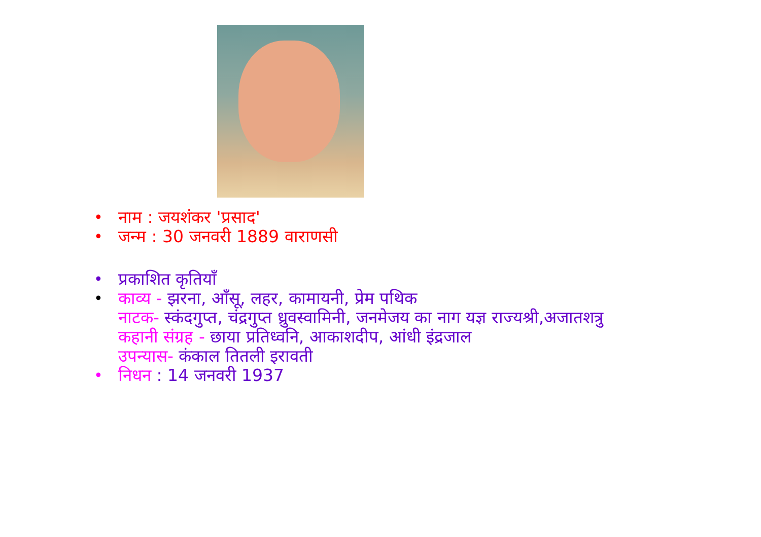• नाम : जयशंकर 'प्रसाद'
• जन्म : 30 जनवरी 1889 वाराणसी
• प्रकाशित कृतियाँ
• काव्य - झरना, आँसू, लहर, कामायनी, प्रेम पथिक
नाटक- स्कंदगुप्त, चंद्रगुप्त ध्रुवस्वामिनी, जनमेजय का नाग यज्ञ राज्यश्री,अजातशत्रु
कहानी संग्रह - छाया प्रतिध्वनि, आकाशदीप, आंधी इंद्रजाल
उपन्यास- कंकाल तितली इरावती
• निधन : 14 जनवरी 1937